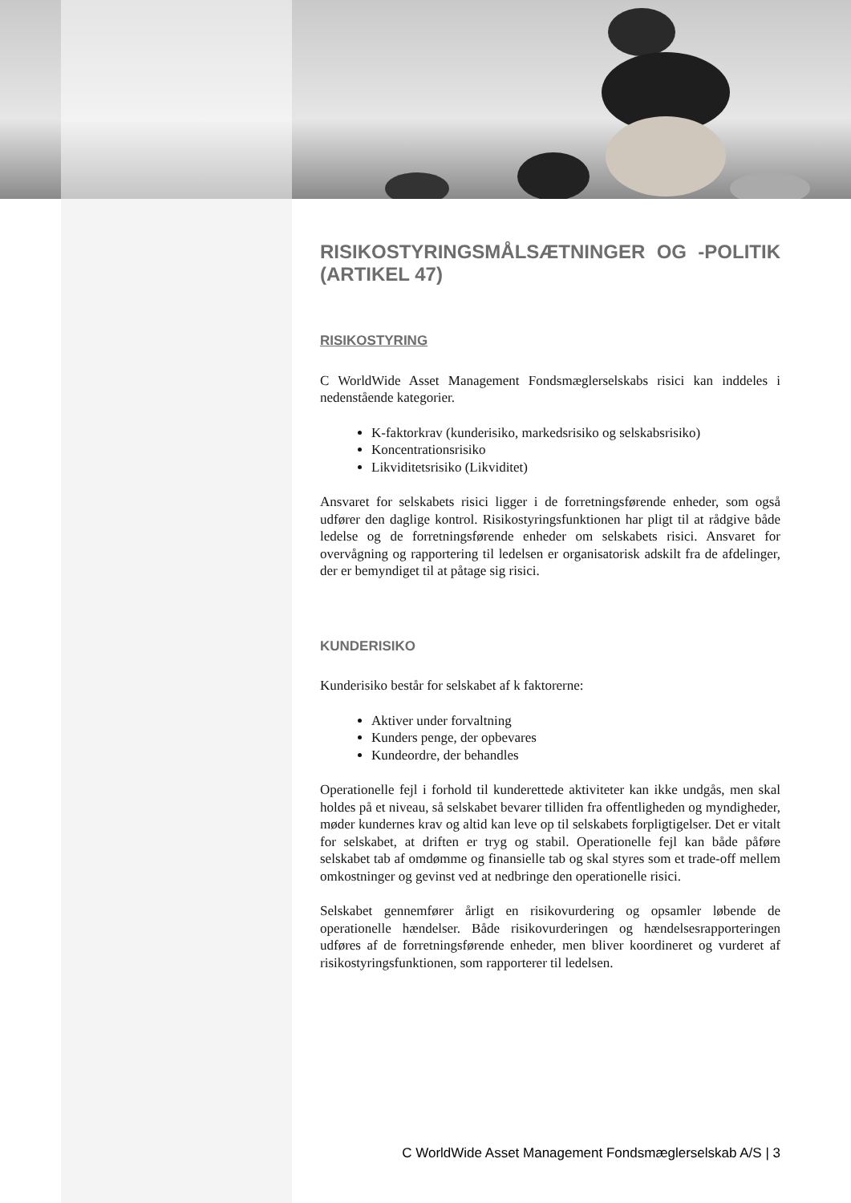RISIKOSTYRINGSMÅLSÆTNINGER OG -POLITIK (ARTIKEL 47)
RISIKOSTYRING
C WorldWide Asset Management Fondsmæglerselskabs risici kan inddeles i nedenstående kategorier.
K-faktorkrav (kunderisiko, markedsrisiko og selskabsrisiko)
Koncentrationsrisiko
Likviditetsrisiko (Likviditet)
Ansvaret for selskabets risici ligger i de forretningsførende enheder, som også udfører den daglige kontrol. Risikostyringsfunktionen har pligt til at rådgive både ledelse og de forretningsførende enheder om selskabets risici. Ansvaret for overvågning og rapportering til ledelsen er organisatorisk adskilt fra de afdelinger, der er bemyndiget til at påtage sig risici.
KUNDERISIKO
Kunderisiko består for selskabet af k faktorerne:
Aktiver under forvaltning
Kunders penge, der opbevares
Kundeordre, der behandles
Operationelle fejl i forhold til kunderettede aktiviteter kan ikke undgås, men skal holdes på et niveau, så selskabet bevarer tilliden fra offentligheden og myndigheder, møder kundernes krav og altid kan leve op til selskabets forpligtigelser. Det er vitalt for selskabet, at driften er tryg og stabil. Operationelle fejl kan både påføre selskabet tab af omdømme og finansielle tab og skal styres som et trade-off mellem omkostninger og gevinst ved at nedbringe den operationelle risici.
Selskabet gennemfører årligt en risikovurdering og opsamler løbende de operationelle hændelser. Både risikovurderingen og hændelsesrapporteringen udføres af de forretningsførende enheder, men bliver koordineret og vurderet af risikostyringsfunktionen, som rapporterer til ledelsen.
C WorldWide Asset Management Fondsmæglerselskab A/S | 3